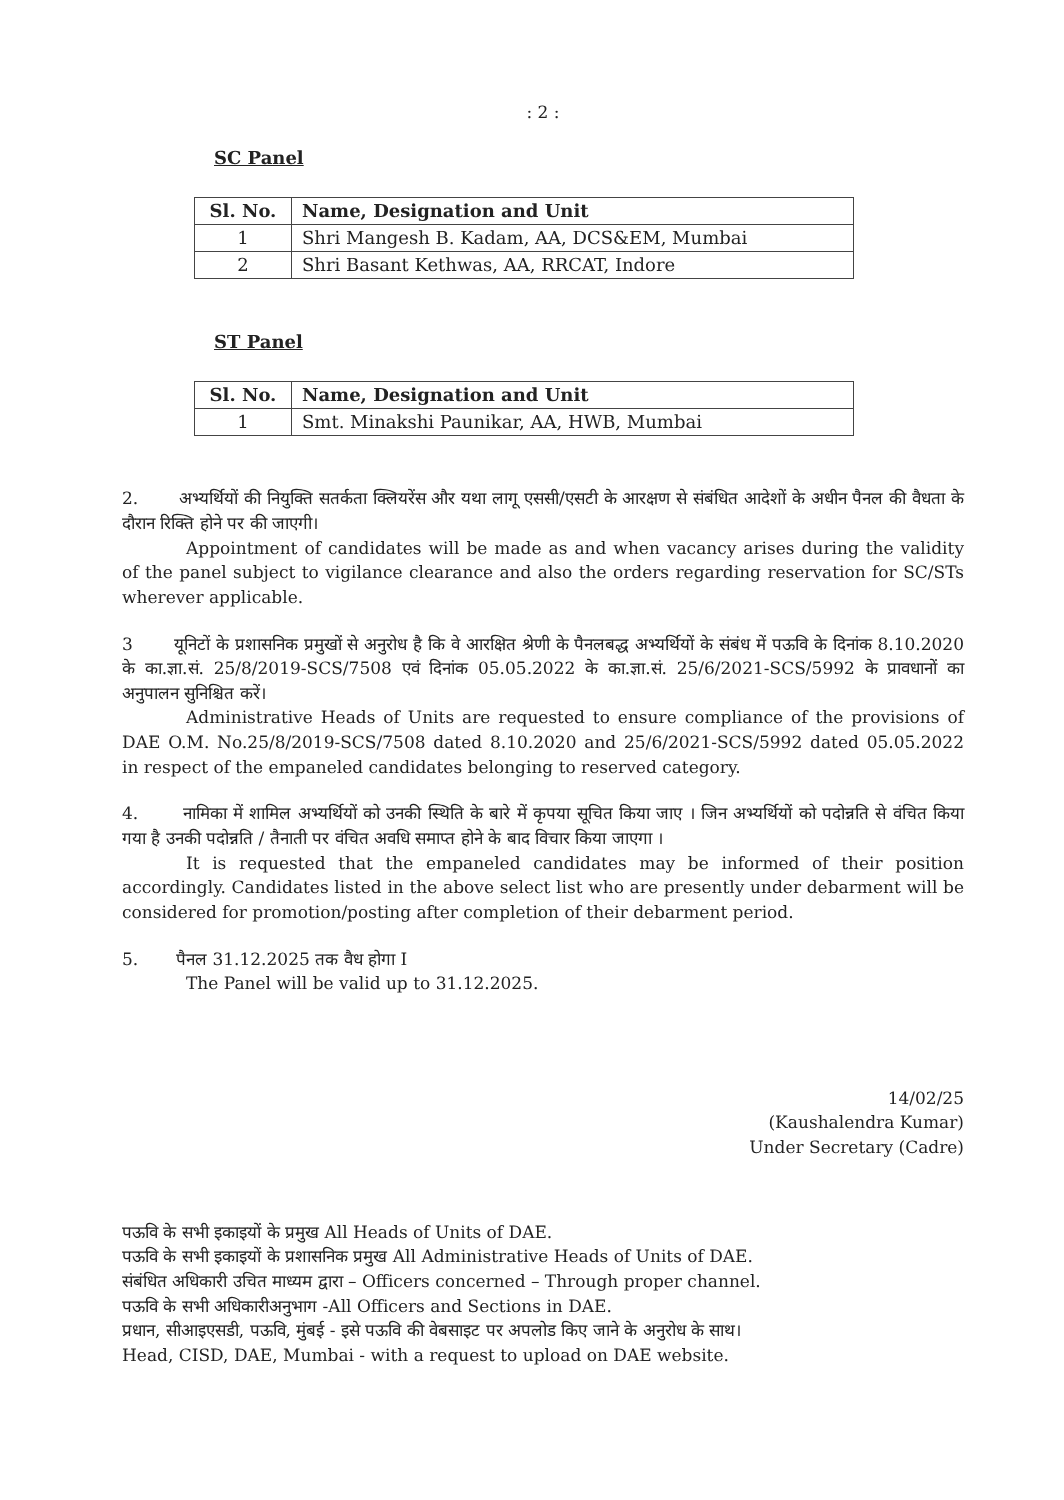: 2 :
SC Panel
| Sl. No. | Name, Designation and Unit |
| --- | --- |
| 1 | Shri Mangesh B. Kadam, AA, DCS&EM, Mumbai |
| 2 | Shri Basant Kethwas, AA, RRCAT, Indore |
ST Panel
| Sl. No. | Name, Designation and Unit |
| --- | --- |
| 1 | Smt. Minakshi Paunikar, AA, HWB, Mumbai |
2. अभ्यर्थियों की नियुक्ति सतर्कता क्लियरेंस और यथा लागू एससी/एसटी के आरक्षण से संबंधित आदेशों के अधीन पैनल की वैधता के दौरान रिक्ति होने पर की जाएगी।
Appointment of candidates will be made as and when vacancy arises during the validity of the panel subject to vigilance clearance and also the orders regarding reservation for SC/STs wherever applicable.
3 यूनिटों के प्रशासनिक प्रमुखों से अनुरोध है कि वे आरक्षित श्रेणी के पैनलबद्ध अभ्यर्थियों के संबंध में पऊवि के दिनांक 8.10.2020 के का.ज्ञा.सं. 25/8/2019-SCS/7508 एवं दिनांक 05.05.2022 के का.ज्ञा.सं. 25/6/2021-SCS/5992 के प्रावधानों का अनुपालन सुनिश्चित करें।
Administrative Heads of Units are requested to ensure compliance of the provisions of DAE O.M. No.25/8/2019-SCS/7508 dated 8.10.2020 and 25/6/2021-SCS/5992 dated 05.05.2022 in respect of the empaneled candidates belonging to reserved category.
4. नामिका में शामिल अभ्यर्थियों को उनकी स्थिति के बारे में कृपया सूचित किया जाए । जिन अभ्यर्थियों को पदोन्नति से वंचित किया गया है उनकी पदोन्नति / तैनाती पर वंचित अवधि समाप्त होने के बाद विचार किया जाएगा ।
It is requested that the empaneled candidates may be informed of their position accordingly. Candidates listed in the above select list who are presently under debarment will be considered for promotion/posting after completion of their debarment period.
5. पैनल 31.12.2025 तक वैध होगा I
The Panel will be valid up to 31.12.2025.
14/02/25
(Kaushalendra Kumar)
Under Secretary (Cadre)
पऊवि के सभी इकाइयों के प्रमुख All Heads of Units of DAE.
पऊवि के सभी इकाइयों के प्रशासनिक प्रमुख All Administrative Heads of Units of DAE.
संबंधित अधिकारी उचित माध्यम द्वारा – Officers concerned – Through proper channel.
पऊवि के सभी अधिकारीअनुभाग -All Officers and Sections in DAE.
प्रधान, सीआइएसडी, पऊवि, मुंबई - इसे पऊवि की वेबसाइट पर अपलोड किए जाने के अनुरोध के साथ।
Head, CISD, DAE, Mumbai - with a request to upload on DAE website.